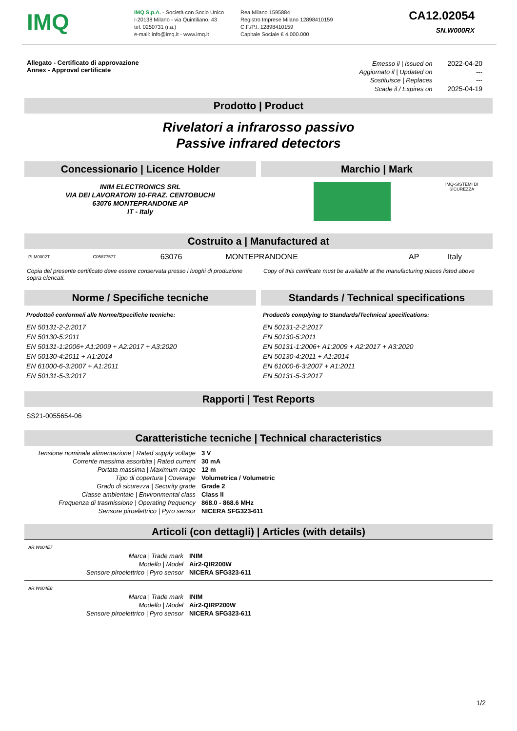IMQ
IMQ S.p.A. - Società con Socio Unico
I-20138 Milano - via Quintiliano, 43
tel. 0250731 (r.a.)
e-mail: info@imq.it - www.imq.it
Rea Milano 1595884
Registro Imprese Milano 12898410159
C.F./P.I. 12898410159
Capitale Sociale € 4.000.000
CA12.02054
SN.W000RX
Allegato - Certificato di approvazione
Annex - Approval certificate
| Emesso il / Issued on | 2022-04-20 |
| Aggiornato il / Updated on | --- |
| Sostituisce / Replaces | --- |
| Scade il / Expires on | 2025-04-19 |
Prodotto | Product
Rivelatori a infrarosso passivo
Passive infrared detectors
Concessionario | Licence Holder
INIM ELECTRONICS SRL
VIA DEI LAVORATORI 10-FRAZ. CENTOBUCHI
63076 MONTEPRANDONE AP
IT - Italy
Marchio | Mark
IMQ-SISTEMI DI
SICUREZZA
Costruito a | Manufactured at
| PI.M0002T | C05877577 | 63076 | MONTEPRANDONE | AP | Italy |
Copia del presente certificato deve essere conservata presso i luoghi di produzione sopra elencati.
Copy of this certificate must be available at the manufacturing places listed above
Norme / Specifiche tecniche
Prodotto/i conforme/i alle Norme/Specifiche tecniche:
EN 50131-2-2:2017
EN 50130-5:2011
EN 50131-1:2006+ A1:2009 + A2:2017 + A3:2020
EN 50130-4:2011 + A1:2014
EN 61000-6-3:2007 + A1:2011
EN 50131-5-3:2017
Standards / Technical specifications
Product/s complying to Standards/Technical specifications:
EN 50131-2-2:2017
EN 50130-5:2011
EN 50131-1:2006+ A1:2009 + A2:2017 + A3:2020
EN 50130-4:2011 + A1:2014
EN 61000-6-3:2007 + A1:2011
EN 50131-5-3:2017
Rapporti | Test Reports
SS21-0055654-06
Caratteristiche tecniche | Technical characteristics
| Tensione nominale alimentazione / Rated supply voltage | 3 V |
| Corrente massima assorbita / Rated current | 30 mA |
| Portata massima / Maximum range | 12 m |
| Tipo di copertura / Coverage | Volumetrica / Volumetric |
| Grado di sicurezza / Security grade | Grade 2 |
| Classe ambientale / Environmental class | Class II |
| Frequenza di trasmissione / Operating frequency | 868.0 - 868.6 MHz |
| Sensore piroelettrico / Pyro sensor | NICERA SFG323-611 |
Articoli (con dettagli) | Articles (with details)
AR.W004E7
| Marca / Trade mark | INIM |
| Modello / Model | Air2-QIR200W |
| Sensore piroelettrico / Pyro sensor | NICERA SFG323-611 |
AR.W004E8
| Marca / Trade mark | INIM |
| Modello / Model | Air2-QIRP200W |
| Sensore piroelettrico / Pyro sensor | NICERA SFG323-611 |
1/2